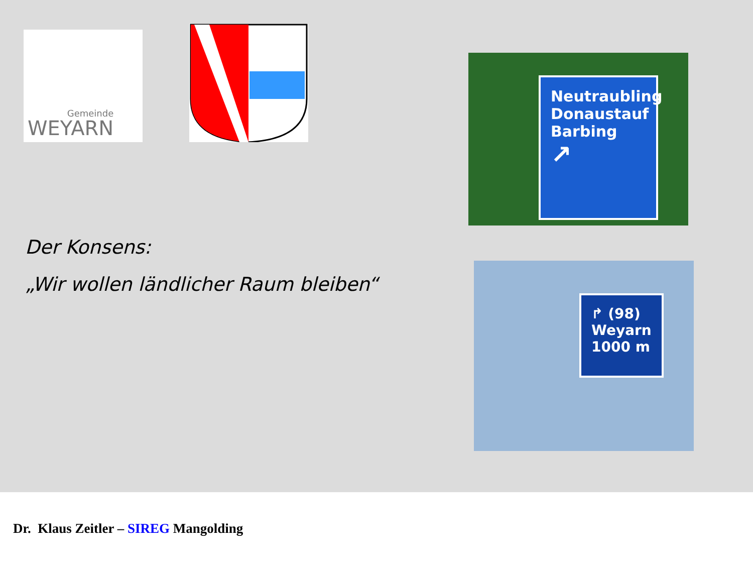Gemeinde
WEYARN
Der Konsens:
„Wir wollen ländlicher Raum bleiben“
Neutraubling
Donaustauf
Barbing
↗
↱ (98)
Weyarn
1000 m
Dr. Klaus Zeitler – SIREG Mangolding